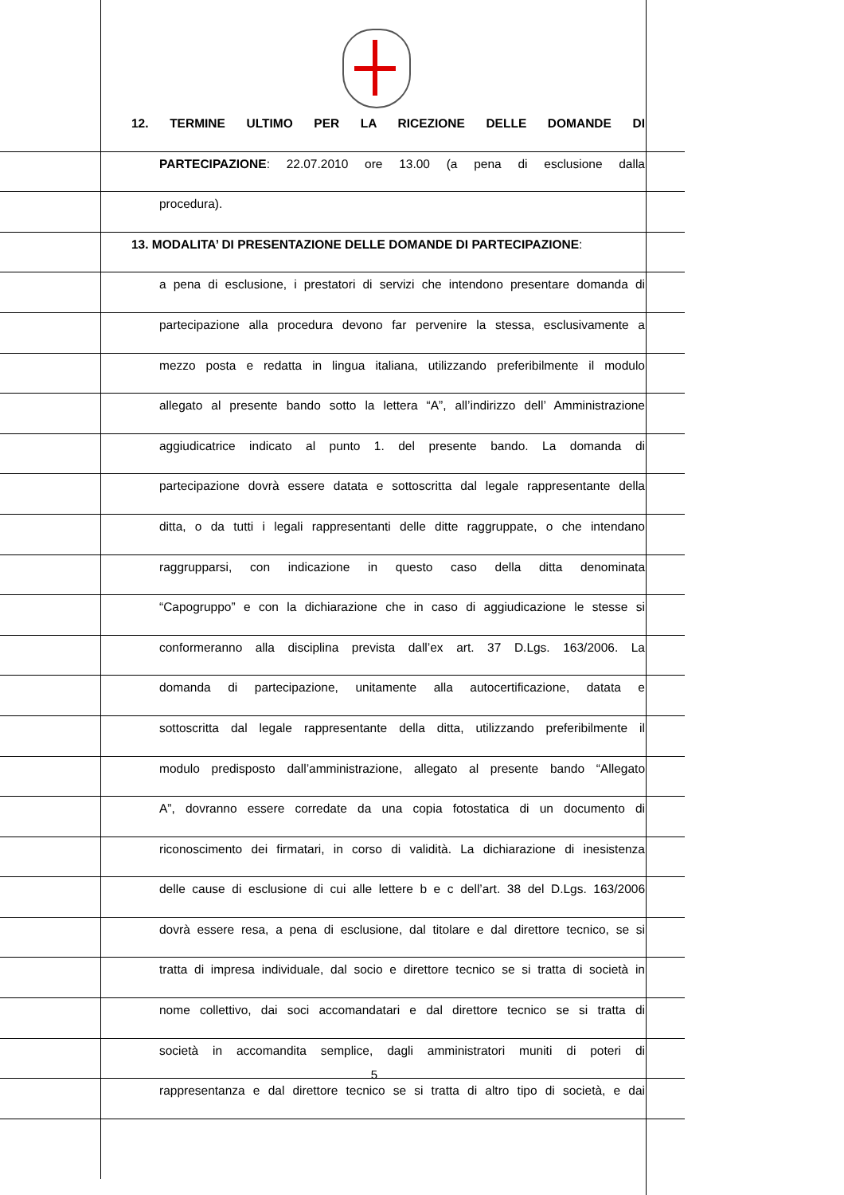12. TERMINE ULTIMO PER LA RICEZIONE DELLE DOMANDE DI
PARTECIPAZIONE: 22.07.2010 ore 13.00 (a pena di esclusione dalla
procedura).
13. MODALITA’ DI PRESENTAZIONE DELLE DOMANDE DI PARTECIPAZIONE:
a pena di esclusione, i prestatori di servizi che intendono presentare domanda di
partecipazione alla procedura devono far pervenire la stessa, esclusivamente a
mezzo posta e redatta in lingua italiana, utilizzando preferibilmente il modulo
allegato al presente bando sotto la lettera “A”, all’indirizzo dell’ Amministrazione
aggiudicatrice indicato al punto 1. del presente bando. La domanda di
partecipazione dovrà essere datata e sottoscritta dal legale rappresentante della
ditta, o da tutti i legali rappresentanti delle ditte raggruppate, o che intendano
raggrupparsi, con indicazione in questo caso della ditta denominata
“Capogruppo” e con la dichiarazione che in caso di aggiudicazione le stesse si
conformeranno alla disciplina prevista dall’ex art. 37 D.Lgs. 163/2006. La
domanda di partecipazione, unitamente alla autocertificazione, datata e
sottoscritta dal legale rappresentante della ditta, utilizzando preferibilmente il
modulo predisposto dall’amministrazione, allegato al presente bando “Allegato
A”, dovranno essere corredate da una copia fotostatica di un documento di
riconoscimento dei firmatari, in corso di validità. La dichiarazione di inesistenza
delle cause di esclusione di cui alle lettere b e c dell’art. 38 del D.Lgs. 163/2006
dovrà essere resa, a pena di esclusione, dal titolare e dal direttore tecnico, se si
tratta di impresa individuale, dal socio e direttore tecnico se si tratta di società in
nome collettivo, dai soci accomandatari e dal direttore tecnico se si tratta di
società in accomandita semplice, dagli amministratori muniti di poteri di
rappresentanza e dal direttore tecnico se si tratta di altro tipo di società, e dai
5